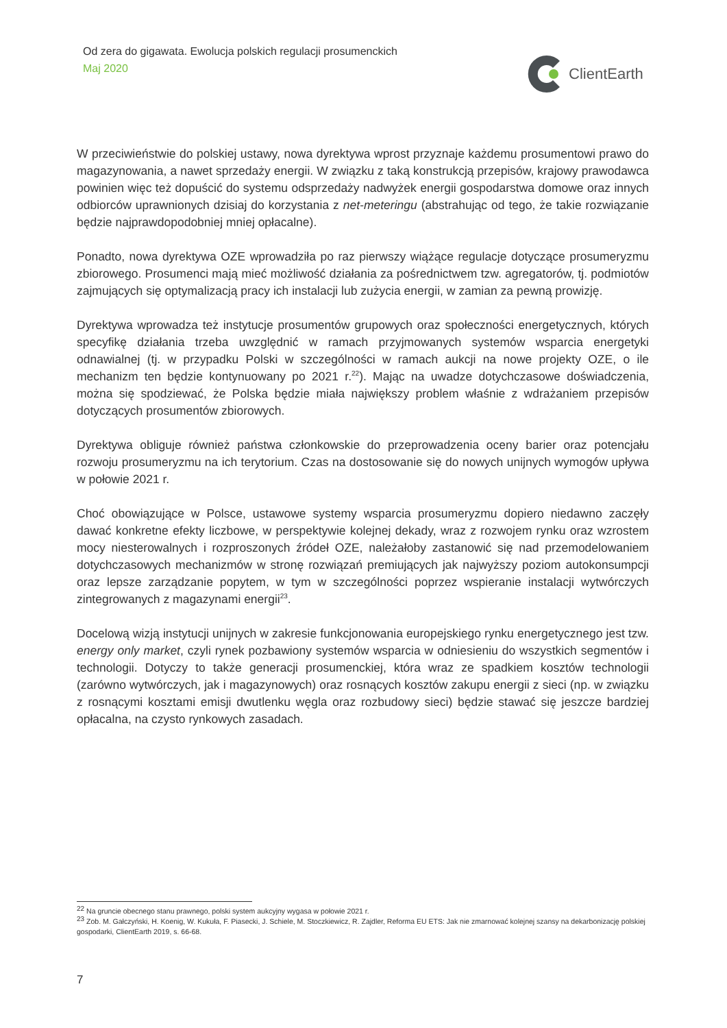Od zera do gigawata. Ewolucja polskich regulacji prosumenckich
Maj 2020
ClientEarth
W przeciwieństwie do polskiej ustawy, nowa dyrektywa wprost przyznaje każdemu prosumentowi prawo do magazynowania, a nawet sprzedaży energii. W związku z taką konstrukcją przepisów, krajowy prawodawca powinien więc też dopuścić do systemu odsprzedaży nadwyżek energii gospodarstwa domowe oraz innych odbiorców uprawnionych dzisiaj do korzystania z net-meteringu (abstrahując od tego, że takie rozwiązanie będzie najprawdopodobniej mniej opłacalne).
Ponadto, nowa dyrektywa OZE wprowadziła po raz pierwszy wiążące regulacje dotyczące prosumeryzmu zbiorowego. Prosumenci mają mieć możliwość działania za pośrednictwem tzw. agregatorów, tj. podmiotów zajmujących się optymalizacją pracy ich instalacji lub zużycia energii, w zamian za pewną prowizję.
Dyrektywa wprowadza też instytucje prosumentów grupowych oraz społeczności energetycznych, których specyfikę działania trzeba uwzględnić w ramach przyjmowanych systemów wsparcia energetyki odnawialnej (tj. w przypadku Polski w szczególności w ramach aukcji na nowe projekty OZE, o ile mechanizm ten będzie kontynuowany po 2021 r.<sup>22</sup>). Mając na uwadze dotychczasowe doświadczenia, można się spodziewać, że Polska będzie miała największy problem właśnie z wdrażaniem przepisów dotyczących prosumentów zbiorowych.
Dyrektywa obliguje również państwa członkowskie do przeprowadzenia oceny barier oraz potencjału rozwoju prosumeryzmu na ich terytorium. Czas na dostosowanie się do nowych unijnych wymogów upływa w połowie 2021 r.
Choć obowiązujące w Polsce, ustawowe systemy wsparcia prosumeryzmu dopiero niedawno zaczęły dawać konkretne efekty liczbowe, w perspektywie kolejnej dekady, wraz z rozwojem rynku oraz wzrostem mocy niesterowalnych i rozproszonych źródeł OZE, należałoby zastanowić się nad przemodelowaniem dotychczasowych mechanizmów w stronę rozwiązań premiujących jak najwyższy poziom autokonsumpcji oraz lepsze zarządzanie popytem, w tym w szczególności poprzez wspieranie instalacji wytwórczych zintegrowanych z magazynami energii<sup>23</sup>.
Docelową wizją instytucji unijnych w zakresie funkcjonowania europejskiego rynku energetycznego jest tzw. energy only market, czyli rynek pozbawiony systemów wsparcia w odniesieniu do wszystkich segmentów i technologii. Dotyczy to także generacji prosumenckiej, która wraz ze spadkiem kosztów technologii (zarówno wytwórczych, jak i magazynowych) oraz rosnących kosztów zakupu energii z sieci (np. w związku z rosnącymi kosztami emisji dwutlenku węgla oraz rozbudowy sieci) będzie stawać się jeszcze bardziej opłacalna, na czysto rynkowych zasadach.
<sup>22</sup> Na gruncie obecnego stanu prawnego, polski system aukcyjny wygasa w połowie 2021 r.
<sup>23</sup> Zob. M. Gałczyński, H. Koenig, W. Kukuła, F. Piasecki, J. Schiele, M. Stoczkiewicz, R. Zajdler, Reforma EU ETS: Jak nie zmarnować kolejnej szansy na dekarbonizację polskiej gospodarki, ClientEarth 2019, s. 66-68.
7